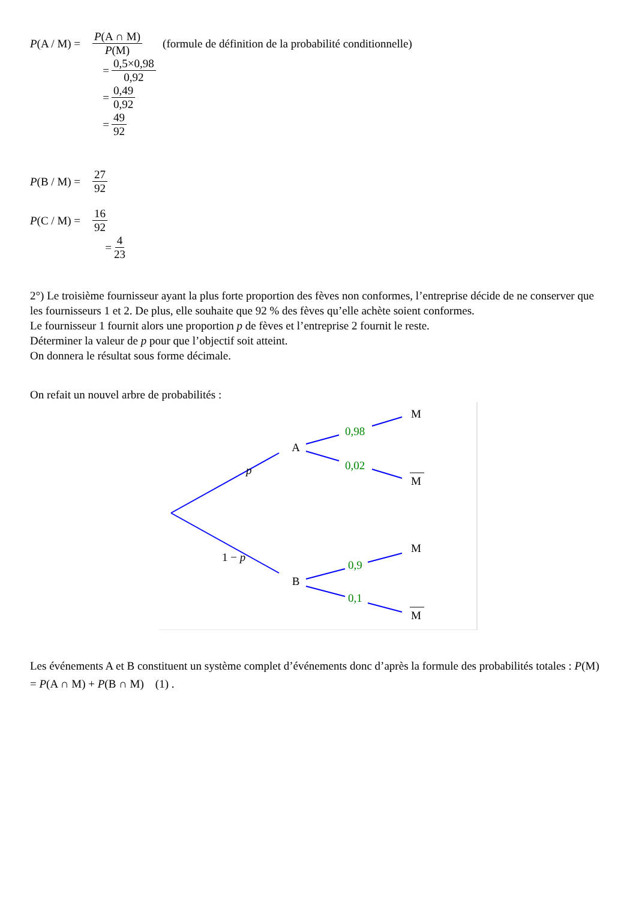P(A / M) = P(A ∩ M) P(M) (formule de définition de la probabilité conditionnelle)
= 0,5×0,98 0,92
= 0,49 0,92
= 49 92
P(B / M) = 27 92
P(C / M) = 16 92
= 4 23
2°) Le troisième fournisseur ayant la plus forte proportion des fèves non conformes, l’entreprise décide de ne conserver que les fournisseurs 1 et 2. De plus, elle souhaite que 92 % des fèves qu’elle achète soient conformes.
Le fournisseur 1 fournit alors une proportion p de fèves et l’entreprise 2 fournit le reste.
Déterminer la valeur de p pour que l’objectif soit atteint.
On donnera le résultat sous forme décimale.
On refait un nouvel arbre de probabilités :
A
B
p
1 − p
0,98
0,02
0,9
0,1
M
M
M
M
Les événements A et B constituent un système complet d’événements donc d’après la formule des probabilités totales : P(M) = P(A ∩ M) + P(B ∩ M) (1) .